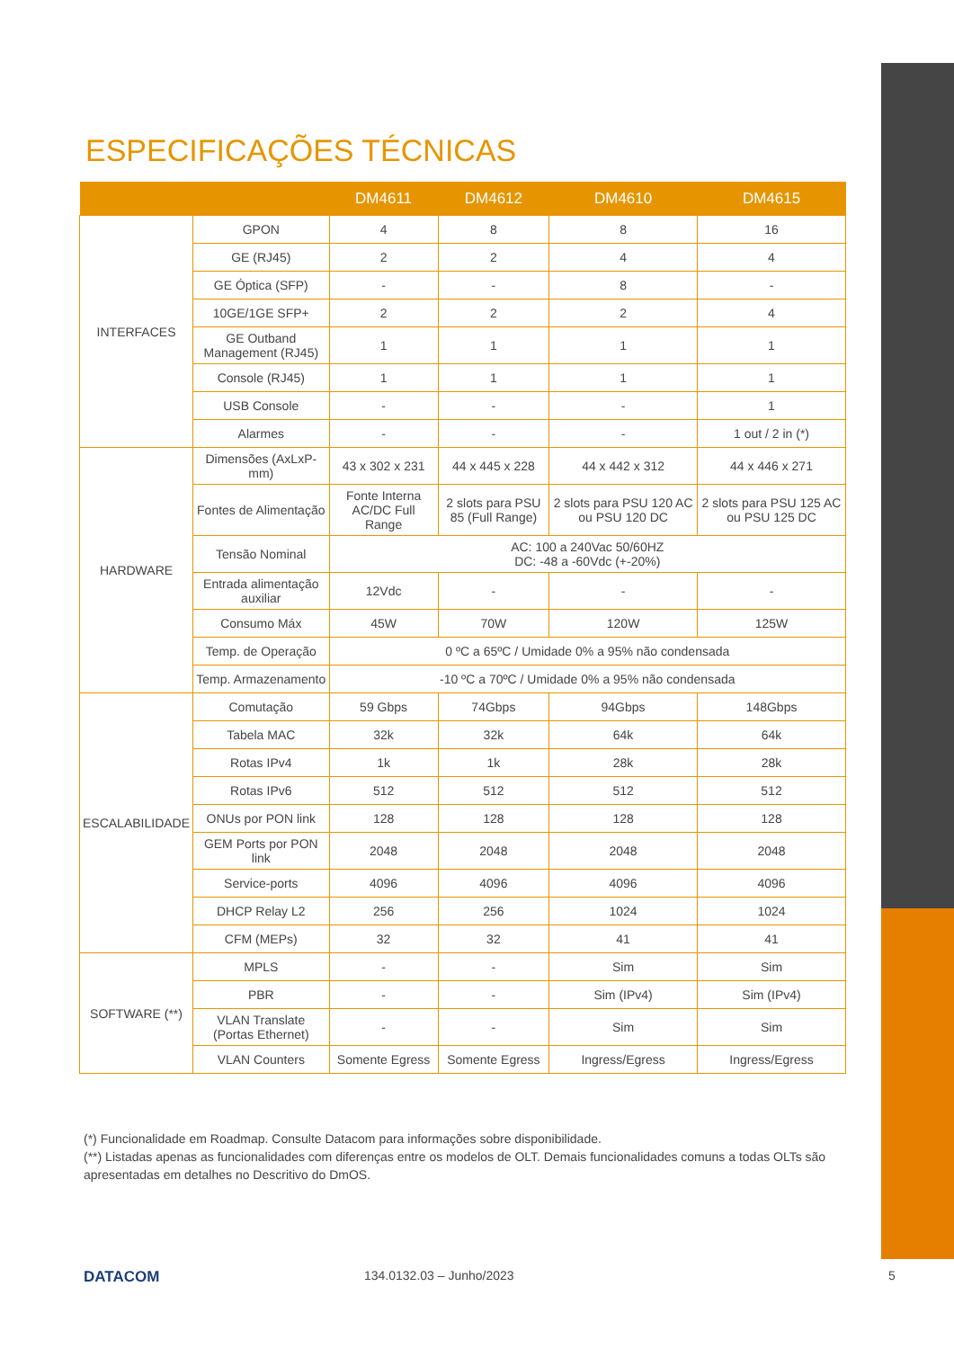ESPECIFICAÇÕES TÉCNICAS
| | | DM4611 | DM4612 | DM4610 | DM4615 |
| --- | --- | --- | --- | --- | --- |
| INTERFACES | GPON | 4 | 8 | 8 | 16 |
| | GE (RJ45) | 2 | 2 | 4 | 4 |
| | GE Óptica (SFP) | - | - | 8 | - |
| | 10GE/1GE SFP+ | 2 | 2 | 2 | 4 |
| | GE Outband Management (RJ45) | 1 | 1 | 1 | 1 |
| | Console (RJ45) | 1 | 1 | 1 | 1 |
| | USB Console | - | - | - | 1 |
| | Alarmes | - | - | - | 1 out / 2 in (*) |
| HARDWARE | Dimensões (AxLxP-mm) | 43 x 302 x 231 | 44 x 445 x 228 | 44 x 442 x 312 | 44 x 446 x 271 |
| | Fontes de Alimentação | Fonte Interna AC/DC Full Range | 2 slots para PSU 85 (Full Range) | 2 slots para PSU 120 AC ou PSU 120 DC | 2 slots para PSU 125 AC ou PSU 125 DC |
| | Tensão Nominal | AC: 100 a 240Vac 50/60HZ DC: -48 a -60Vdc (+-20%) | | | |
| | Entrada alimentação auxiliar | 12Vdc | - | - | - |
| | Consumo Máx | 45W | 70W | 120W | 125W |
| | Temp. de Operação | 0 ºC a 65ºC / Umidade 0% a 95% não condensada | | | |
| | Temp. Armazenamento | -10 ºC a 70ºC / Umidade 0% a 95% não condensada | | | |
| ESCALABILIDADE | Comutação | 59 Gbps | 74Gbps | 94Gbps | 148Gbps |
| | Tabela MAC | 32k | 32k | 64k | 64k |
| | Rotas IPv4 | 1k | 1k | 28k | 28k |
| | Rotas IPv6 | 512 | 512 | 512 | 512 |
| | ONUs por PON link | 128 | 128 | 128 | 128 |
| | GEM Ports por PON link | 2048 | 2048 | 2048 | 2048 |
| | Service-ports | 4096 | 4096 | 4096 | 4096 |
| | DHCP Relay L2 | 256 | 256 | 1024 | 1024 |
| | CFM (MEPs) | 32 | 32 | 41 | 41 |
| SOFTWARE (**) | MPLS | - | - | Sim | Sim |
| | PBR | - | - | Sim (IPv4) | Sim (IPv4) |
| | VLAN Translate (Portas Ethernet) | - | - | Sim | Sim |
| | VLAN Counters | Somente Egress | Somente Egress | Ingress/Egress | Ingress/Egress |
(*) Funcionalidade em Roadmap. Consulte Datacom para informações sobre disponibilidade.
(**) Listadas apenas as funcionalidades com diferenças entre os modelos de OLT. Demais funcionalidades comuns a todas OLTs são apresentadas em detalhes no Descritivo do DmOS.
DATACOM 134.0132.03 – Junho/2023 5